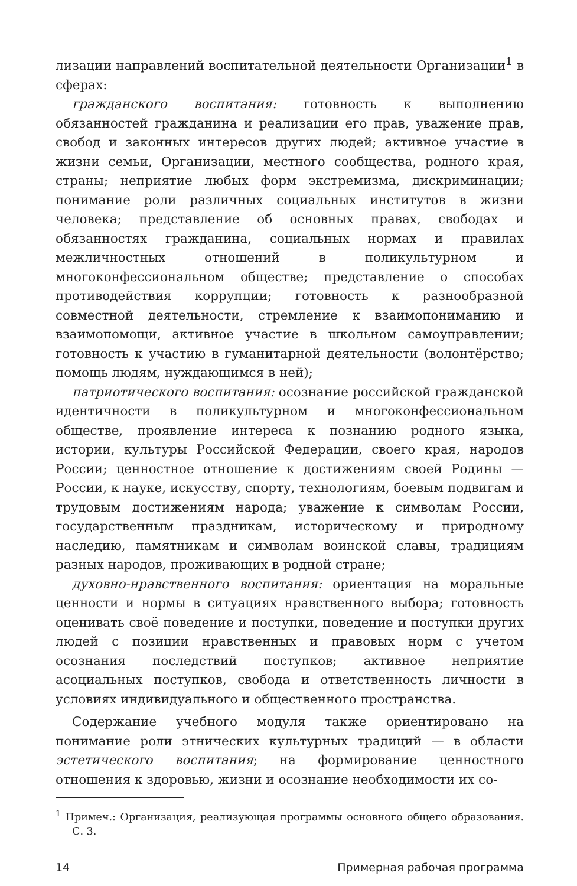лизации направлений воспитательной деятельности Организации<sup>1</sup> в сферах:
гражданского воспитания: готовность к выполнению обязанностей гражданина и реализации его прав, уважение прав, свобод и законных интересов других людей; активное участие в жизни семьи, Организации, местного сообщества, родного края, страны; неприятие любых форм экстремизма, дискриминации; понимание роли различных социальных институтов в жизни человека; представление об основных правах, свободах и обязанностях гражданина, социальных нормах и правилах межличностных отношений в поликультурном и многоконфессиональном обществе; представление о способах противодействия коррупции; готовность к разнообразной совместной деятельности, стремление к взаимопониманию и взаимопомощи, активное участие в школьном самоуправлении; готовность к участию в гуманитарной деятельности (волонтёрство; помощь людям, нуждающимся в ней);
патриотического воспитания: осознание российской гражданской идентичности в поликультурном и многоконфессиональном обществе, проявление интереса к познанию родного языка, истории, культуры Российской Федерации, своего края, народов России; ценностное отношение к достижениям своей Родины — России, к науке, искусству, спорту, технологиям, боевым подвигам и трудовым достижениям народа; уважение к символам России, государственным праздникам, историческому и природному наследию, памятникам и символам воинской славы, традициям разных народов, проживающих в родной стране;
духовно-нравственного воспитания: ориентация на моральные ценности и нормы в ситуациях нравственного выбора; готовность оценивать своё поведение и поступки, поведение и поступки других людей с позиции нравственных и правовых норм с учетом осознания последствий поступков; активное неприятие асоциальных поступков, свобода и ответственность личности в условиях индивидуального и общественного пространства.
Содержание учебного модуля также ориентировано на понимание роли этнических культурных традиций — в области эстетического воспитания; на формирование ценностного отношения к здоровью, жизни и осознание необходимости их со-
<sup>1</sup> Примеч.: Организация, реализующая программы основного общего образования. С. 3.
14 Примерная рабочая программа